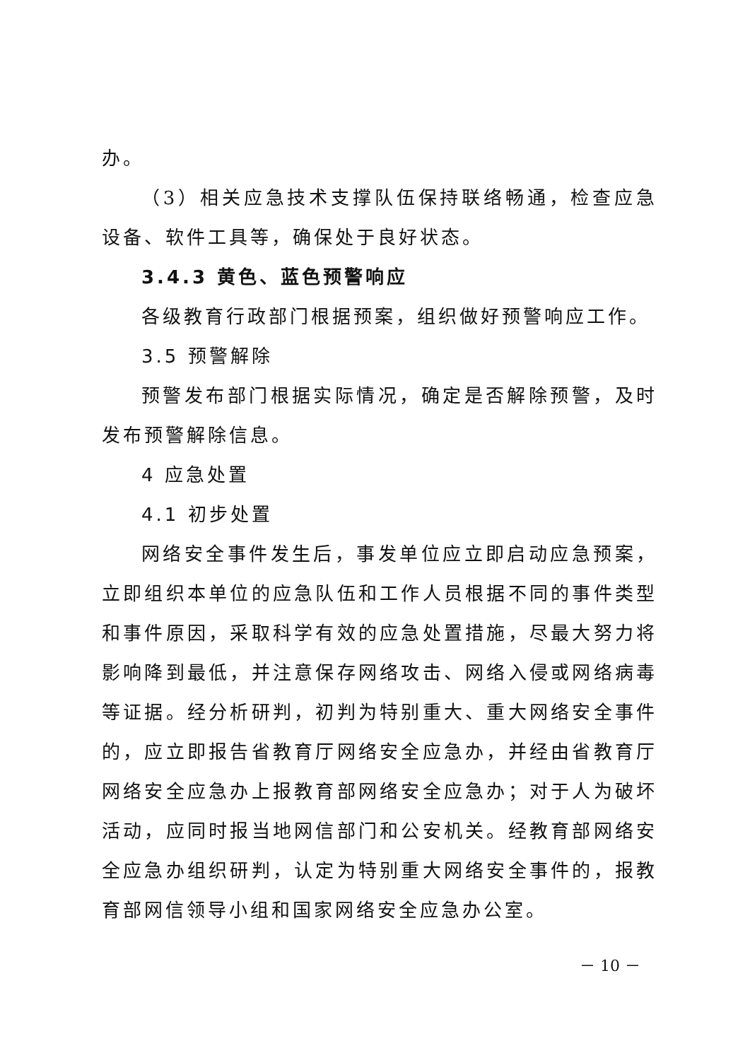办。
（3）相关应急技术支撑队伍保持联络畅通，检查应急设备、软件工具等，确保处于良好状态。
3.4.3 黄色、蓝色预警响应
各级教育行政部门根据预案，组织做好预警响应工作。
3.5 预警解除
预警发布部门根据实际情况，确定是否解除预警，及时发布预警解除信息。
4 应急处置
4.1 初步处置
网络安全事件发生后，事发单位应立即启动应急预案，立即组织本单位的应急队伍和工作人员根据不同的事件类型和事件原因，采取科学有效的应急处置措施，尽最大努力将影响降到最低，并注意保存网络攻击、网络入侵或网络病毒等证据。经分析研判，初判为特别重大、重大网络安全事件的，应立即报告省教育厅网络安全应急办，并经由省教育厅网络安全应急办上报教育部网络安全应急办；对于人为破坏活动，应同时报当地网信部门和公安机关。经教育部网络安全应急办组织研判，认定为特别重大网络安全事件的，报教育部网信领导小组和国家网络安全应急办公室。
－ 10 －